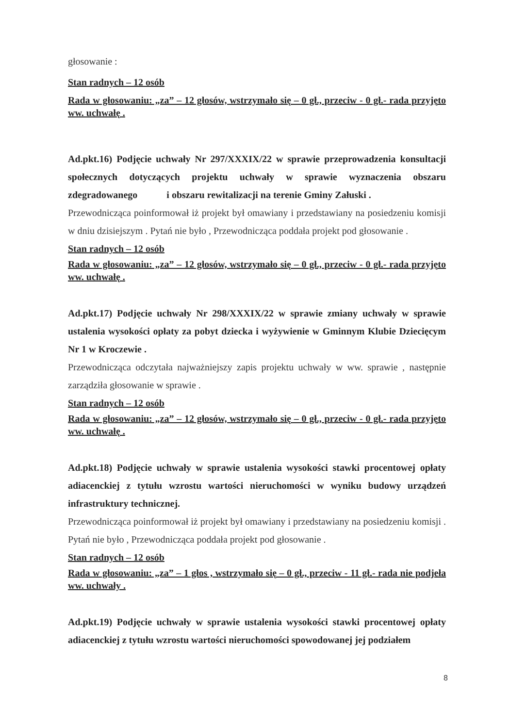głosowanie :
Stan radnych – 12 osób
Rada w głosowaniu: „za” – 12 głosów, wstrzymało się – 0 gł., przeciw - 0 gł.- rada przyjęto ww. uchwałę .
Ad.pkt.16) Podjęcie uchwały Nr 297/XXXIX/22 w sprawie przeprowadzenia konsultacji społecznych dotyczących projektu uchwały w sprawie wyznaczenia obszaru zdegradowanego i obszaru rewitalizacji na terenie Gminy Załuski .
Przewodnicząca poinformował iż projekt był omawiany i przedstawiany na posiedzeniu komisji w dniu dzisiejszym . Pytań nie było , Przewodnicząca poddała projekt pod głosowanie .
Stan radnych – 12 osób
Rada w głosowaniu: „za” – 12 głosów, wstrzymało się – 0 gł., przeciw - 0 gł.- rada przyjęto ww. uchwałę .
Ad.pkt.17) Podjęcie uchwały Nr 298/XXXIX/22 w sprawie zmiany uchwały w sprawie ustalenia wysokości opłaty za pobyt dziecka i wyżywienie w Gminnym Klubie Dziecięcym Nr 1 w Kroczewie .
Przewodnicząca odczytała najważniejszy zapis projektu uchwały w ww. sprawie , następnie zarządziła głosowanie w sprawie .
Stan radnych – 12 osób
Rada w głosowaniu: „za” – 12 głosów, wstrzymało się – 0 gł., przeciw - 0 gł.- rada przyjęto ww. uchwałę .
Ad.pkt.18) Podjęcie uchwały w sprawie ustalenia wysokości stawki procentowej opłaty adiacenckiej z tytułu wzrostu wartości nieruchomości w wyniku budowy urządzeń infrastruktury technicznej.
Przewodnicząca poinformował iż projekt był omawiany i przedstawiany na posiedzeniu komisji . Pytań nie było , Przewodnicząca poddała projekt pod głosowanie .
Stan radnych – 12 osób
Rada w głosowaniu: „za” – 1 głos , wstrzymało się – 0 gł., przeciw - 11 gł.- rada nie podjeła ww. uchwały .
Ad.pkt.19) Podjęcie uchwały w sprawie ustalenia wysokości stawki procentowej opłaty adiacenckiej z tytułu wzrostu wartości nieruchomości spowodowanej jej podziałem
8